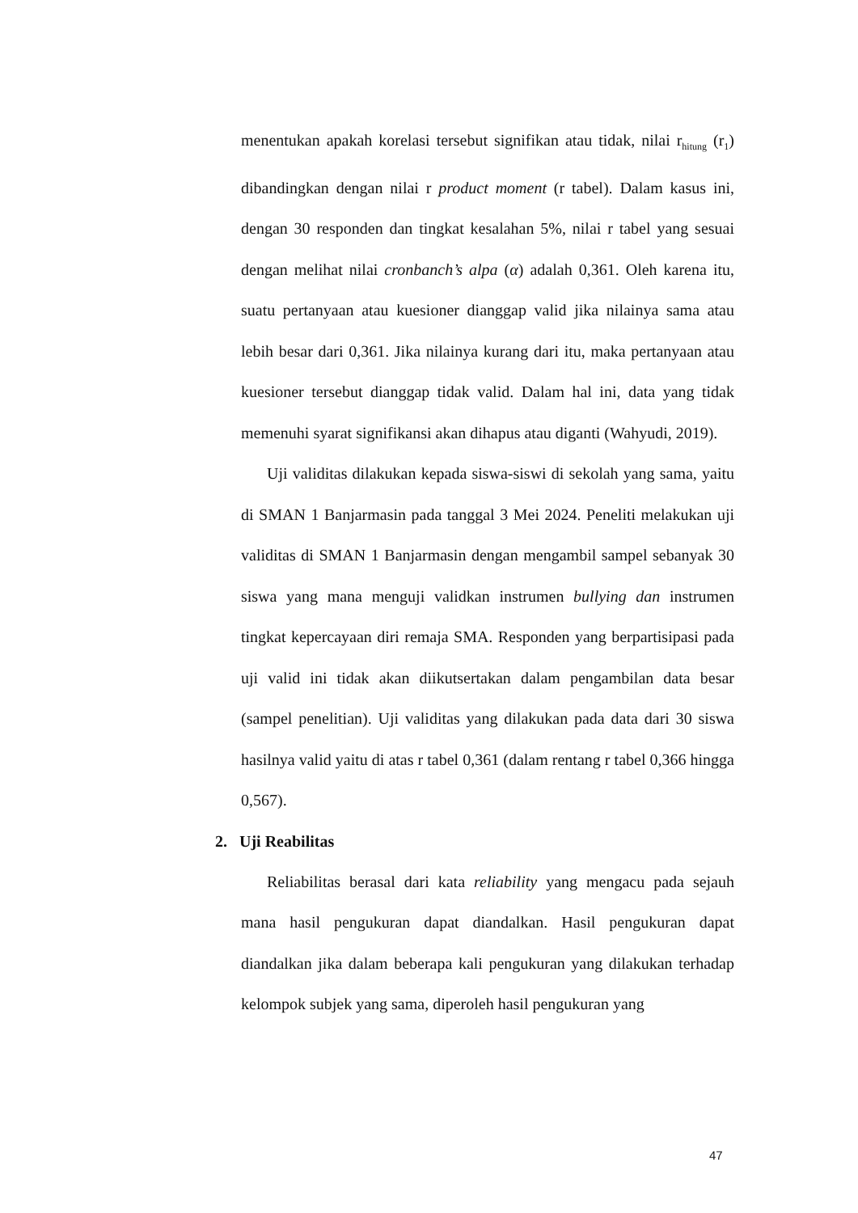menentukan apakah korelasi tersebut signifikan atau tidak, nilai r<sub>hitung</sub> (r<sub>1</sub>) dibandingkan dengan nilai r product moment (r tabel). Dalam kasus ini, dengan 30 responden dan tingkat kesalahan 5%, nilai r tabel yang sesuai dengan melihat nilai cronbanch’s alpa (α) adalah 0,361. Oleh karena itu, suatu pertanyaan atau kuesioner dianggap valid jika nilainya sama atau lebih besar dari 0,361. Jika nilainya kurang dari itu, maka pertanyaan atau kuesioner tersebut dianggap tidak valid. Dalam hal ini, data yang tidak memenuhi syarat signifikansi akan dihapus atau diganti (Wahyudi, 2019).
Uji validitas dilakukan kepada siswa-siswi di sekolah yang sama, yaitu di SMAN 1 Banjarmasin pada tanggal 3 Mei 2024. Peneliti melakukan uji validitas di SMAN 1 Banjarmasin dengan mengambil sampel sebanyak 30 siswa yang mana menguji validkan instrumen bullying dan instrumen tingkat kepercayaan diri remaja SMA. Responden yang berpartisipasi pada uji valid ini tidak akan diikutsertakan dalam pengambilan data besar (sampel penelitian). Uji validitas yang dilakukan pada data dari 30 siswa hasilnya valid yaitu di atas r tabel 0,361 (dalam rentang r tabel 0,366 hingga 0,567).
2. Uji Reabilitas
Reliabilitas berasal dari kata reliability yang mengacu pada sejauh mana hasil pengukuran dapat diandalkan. Hasil pengukuran dapat diandalkan jika dalam beberapa kali pengukuran yang dilakukan terhadap kelompok subjek yang sama, diperoleh hasil pengukuran yang
47